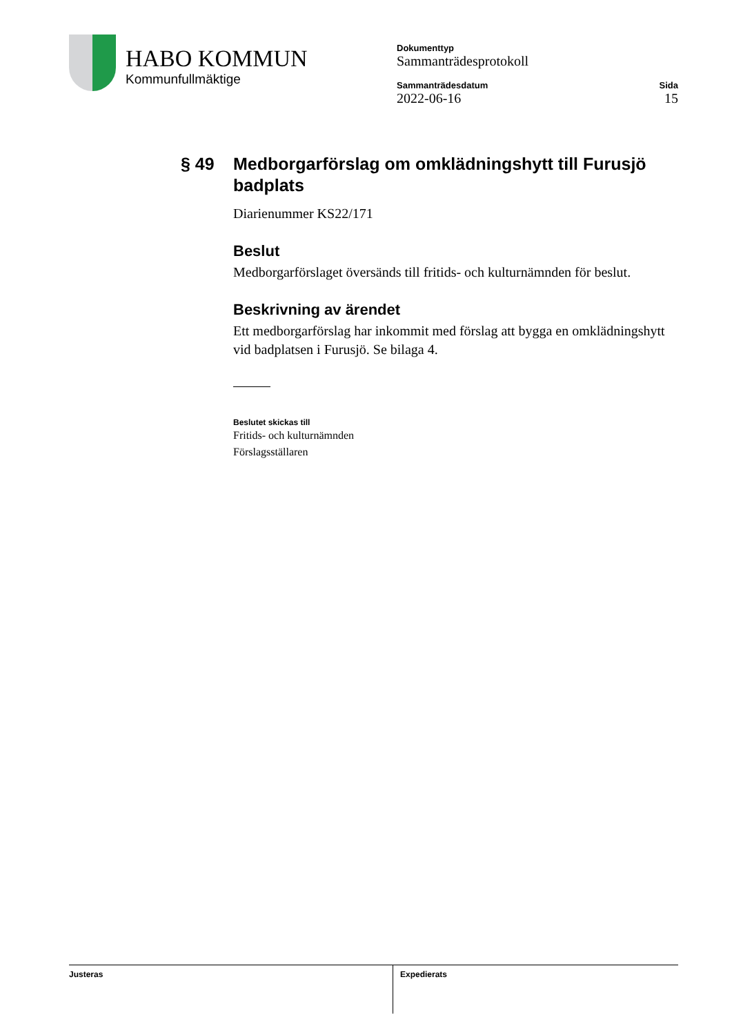HABO KOMMUN
Kommunfullmäktige
Dokumenttyp
Sammanträdesprotokoll
Sammanträdesdatum
2022-06-16
Sida
15
§ 49 Medborgarförslag om omklädningshytt till Furusjö badplats
Diarienummer KS22/171
Beslut
Medborgarförslaget översänds till fritids- och kulturnämnden för beslut.
Beskrivning av ärendet
Ett medborgarförslag har inkommit med förslag att bygga en omklädningshytt vid badplatsen i Furusjö. Se bilaga 4.
Beslutet skickas till
Fritids- och kulturnämnden
Förslagsställaren
Justeras
Expedierats